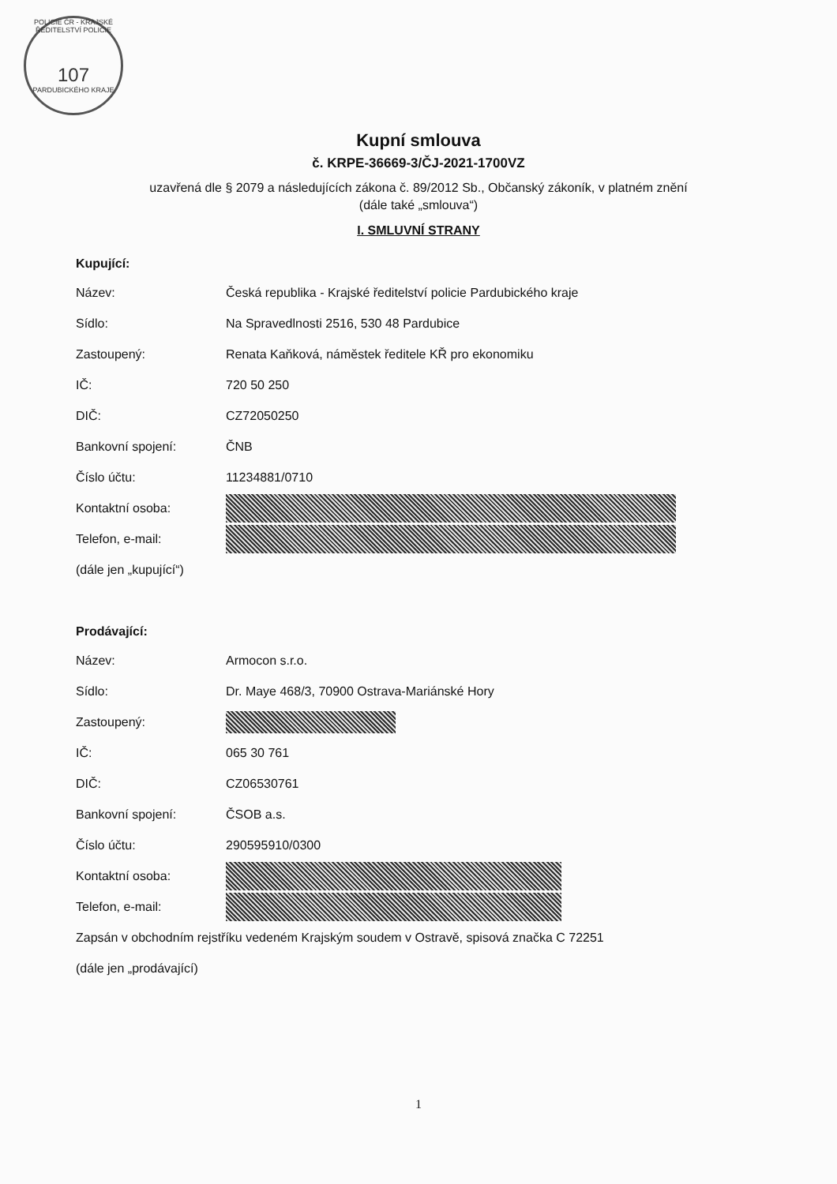POLICIE ČR - KRAJSKÉ ŘEDITELSTVÍ POLICIE
107
PARDUBICKÉHO KRAJE
Kupní smlouva
č. KRPE-36669-3/ČJ-2021-1700VZ
uzavřená dle § 2079 a následujících zákona č. 89/2012 Sb., Občanský zákoník, v platném znění
(dále také „smlouva“)
I. SMLUVNÍ STRANY
Kupující:
Název: Česká republika - Krajské ředitelství policie Pardubického kraje
Sídlo: Na Spravedlnosti 2516, 530 48 Pardubice
Zastoupený: Renata Kaňková, náměstek ředitele KŘ pro ekonomiku
IČ: 720 50 250
DIČ: CZ72050250
Bankovní spojení: ČNB
Číslo účtu: 11234881/0710
Kontaktní osoba:
Telefon, e-mail:
(dále jen „kupující“)
Prodávající:
Název: Armocon s.r.o.
Sídlo: Dr. Maye 468/3, 70900 Ostrava-Mariánské Hory
Zastoupený:
IČ: 065 30 761
DIČ: CZ06530761
Bankovní spojení: ČSOB a.s.
Číslo účtu: 290595910/0300
Kontaktní osoba:
Telefon, e-mail:
Zapsán v obchodním rejstříku vedeném Krajským soudem v Ostravě, spisová značka C 72251
(dále jen „prodávající)
1